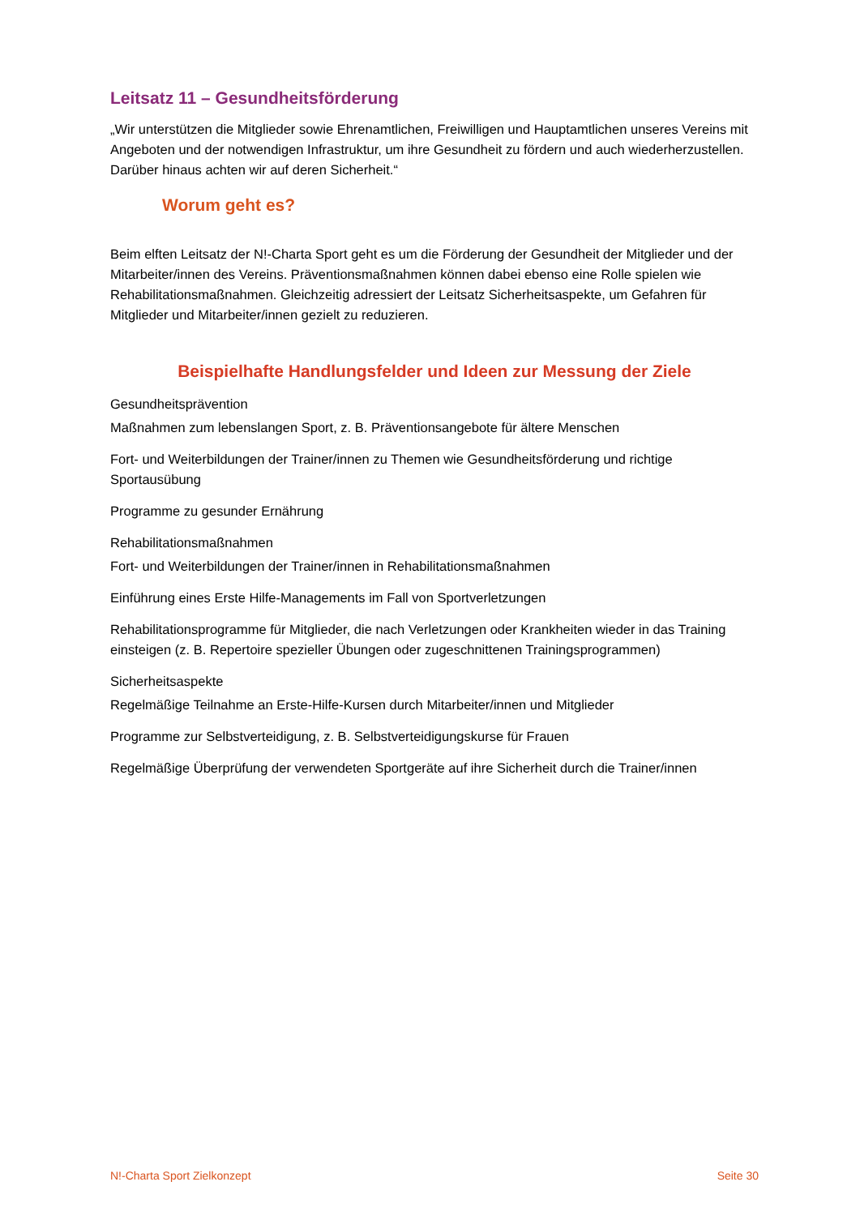Leitsatz 11 – Gesundheitsförderung
„Wir unterstützen die Mitglieder sowie Ehrenamtlichen, Freiwilligen und Hauptamtlichen unseres Vereins mit Angeboten und der notwendigen Infrastruktur, um ihre Gesundheit zu fördern und auch wiederherzustellen. Darüber hinaus achten wir auf deren Sicherheit.“
Worum geht es?
Beim elften Leitsatz der N!-Charta Sport geht es um die Förderung der Gesundheit der Mitglieder und der Mitarbeiter/innen des Vereins. Präventionsmaßnahmen können dabei ebenso eine Rolle spielen wie Rehabilitationsmaßnahmen. Gleichzeitig adressiert der Leitsatz Sicherheitsaspekte, um Gefahren für Mitglieder und Mitarbeiter/innen gezielt zu reduzieren.
Beispielhafte Handlungsfelder und Ideen zur Messung der Ziele
Gesundheitsprävention
Maßnahmen zum lebenslangen Sport, z. B. Präventionsangebote für ältere Menschen
Fort- und Weiterbildungen der Trainer/innen zu Themen wie Gesundheitsförderung und richtige Sportausübung
Programme zu gesunder Ernährung
Rehabilitationsmaßnahmen
Fort- und Weiterbildungen der Trainer/innen in Rehabilitationsmaßnahmen
Einführung eines Erste Hilfe-Managements im Fall von Sportverletzungen
Rehabilitationsprogramme für Mitglieder, die nach Verletzungen oder Krankheiten wieder in das Training einsteigen (z. B. Repertoire spezieller Übungen oder zugeschnittenen Trainingsprogrammen)
Sicherheitsaspekte
Regelmäßige Teilnahme an Erste-Hilfe-Kursen durch Mitarbeiter/innen und Mitglieder
Programme zur Selbstverteidigung, z. B. Selbstverteidigungskurse für Frauen
Regelmäßige Überprüfung der verwendeten Sportgeräte auf ihre Sicherheit durch die Trainer/innen
N!-Charta Sport Zielkonzept Seite 30